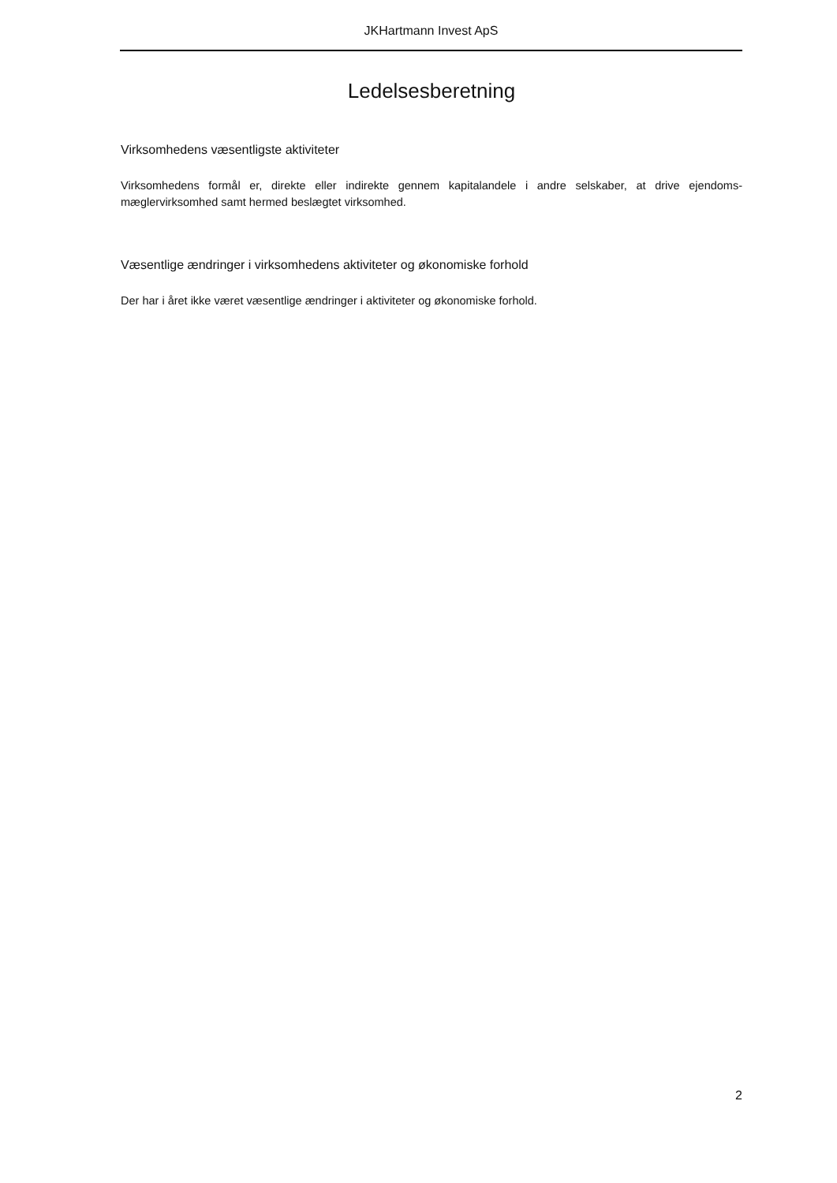JKHartmann Invest ApS
Ledelsesberetning
Virksomhedens væsentligste aktiviteter
Virksomhedens formål er, direkte eller indirekte gennem kapitalandele i andre selskaber, at drive ejendoms-mæglervirksomhed samt hermed beslægtet virksomhed.
Væsentlige ændringer i virksomhedens aktiviteter og økonomiske forhold
Der har i året ikke været væsentlige ændringer i aktiviteter og økonomiske forhold.
2